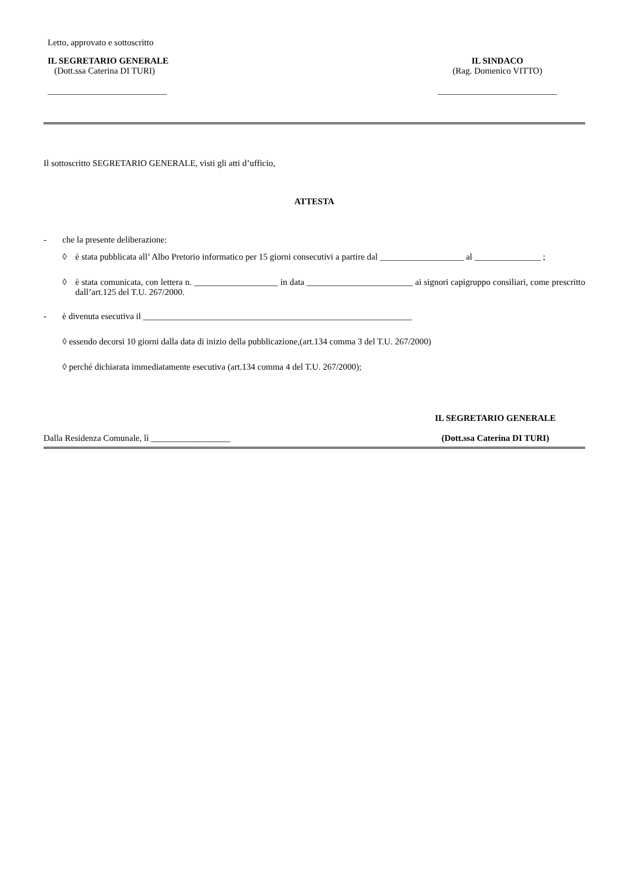Letto, approvato e sottoscritto
IL SEGRETARIO GENERALE
(Dott.ssa Caterina DI TURI)
___________________________
IL SINDACO
(Rag. Domenico VITTO)
___________________________
Il sottoscritto SEGRETARIO GENERALE, visti gli atti d’ufficio,
ATTESTA
- che la presente deliberazione:
◊ è stata pubblicata all’ Albo Pretorio informatico per 15 giorni consecutivi a partire dal ___________________ al _______________ ;
◊ è stata comunicata, con lettera n. ___________________ in data ________________________ ai signori capigruppo consiliari, come prescritto dall’art.125 del T.U. 267/2000.
- è divenuta esecutiva il _____________________________________________________________
◊ essendo decorsi 10 giorni dalla data di inizio della pubblicazione,(art.134 comma 3 del T.U. 267/2000)
◊ perché dichiarata immediatamente esecutiva (art.134 comma 4 del T.U. 267/2000);
Dalla Residenza Comunale, lì __________________
IL SEGRETARIO GENERALE
(Dott.ssa Caterina DI TURI)